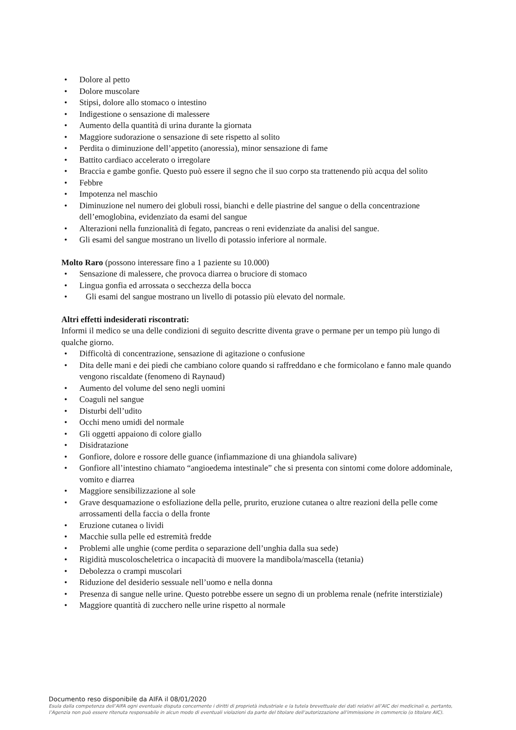• Dolore al petto
• Dolore muscolare
• Stipsi, dolore allo stomaco o intestino
• Indigestione o sensazione di malessere
• Aumento della quantità di urina durante la giornata
• Maggiore sudorazione o sensazione di sete rispetto al solito
• Perdita o diminuzione dell’appetito (anoressia), minor sensazione di fame
• Battito cardiaco accelerato o irregolare
• Braccia e gambe gonfie. Questo può essere il segno che il suo corpo sta trattenendo più acqua del solito
• Febbre
• Impotenza nel maschio
• Diminuzione nel numero dei globuli rossi, bianchi e delle piastrine del sangue o della concentrazione dell’emoglobina, evidenziato da esami del sangue
• Alterazioni nella funzionalità di fegato, pancreas o reni evidenziate da analisi del sangue.
• Gli esami del sangue mostrano un livello di potassio inferiore al normale.
Molto Raro (possono interessare fino a 1 paziente su 10.000)
• Sensazione di malessere, che provoca diarrea o bruciore di stomaco
• Lingua gonfia ed arrossata o secchezza della bocca
• Gli esami del sangue mostrano un livello di potassio più elevato del normale.
Altri effetti indesiderati riscontrati:
Informi il medico se una delle condizioni di seguito descritte diventa grave o permane per un tempo più lungo di qualche giorno.
• Difficoltà di concentrazione, sensazione di agitazione o confusione
• Dita delle mani e dei piedi che cambiano colore quando si raffreddano e che formicolano e fanno male quando vengono riscaldate (fenomeno di Raynaud)
• Aumento del volume del seno negli uomini
• Coaguli nel sangue
• Disturbi dell’udito
• Occhi meno umidi del normale
• Gli oggetti appaiono di colore giallo
• Disidratazione
• Gonfiore, dolore e rossore delle guance (infiammazione di una ghiandola salivare)
• Gonfiore all’intestino chiamato “angioedema intestinale” che si presenta con sintomi come dolore addominale, vomito e diarrea
• Maggiore sensibilizzazione al sole
• Grave desquamazione o esfoliazione della pelle, prurito, eruzione cutanea o altre reazioni della pelle come arrossamenti della faccia o della fronte
• Eruzione cutanea o lividi
• Macchie sulla pelle ed estremità fredde
• Problemi alle unghie (come perdita o separazione dell’unghia dalla sua sede)
• Rigidità muscoloscheletrica o incapacità di muovere la mandibola/mascella (tetania)
• Debolezza o crampi muscolari
• Riduzione del desiderio sessuale nell’uomo e nella donna
• Presenza di sangue nelle urine. Questo potrebbe essere un segno di un problema renale (nefrite interstiziale)
• Maggiore quantità di zucchero nelle urine rispetto al normale
Documento reso disponibile da AIFA il 08/01/2020
Esula dalla competenza dell’AIFA ogni eventuale disputa concernente i diritti di proprietà industriale e la tutela brevettuale dei dati relativi all’AIC dei medicinali e, pertanto, l’Agenzia non può essere ritenuta responsabile in alcun modo di eventuali violazioni da parte del titolare dell'autorizzazione all'immissione in commercio (o titolare AIC).